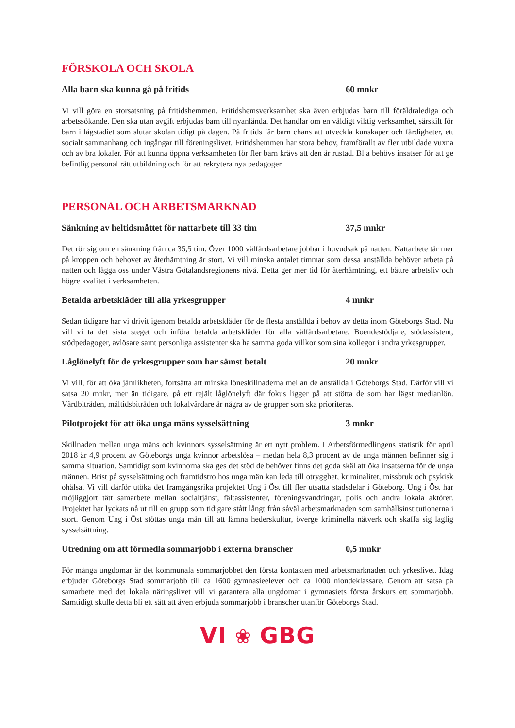FÖRSKOLA OCH SKOLA
Alla barn ska kunna gå på fritids 60 mnkr
Vi vill göra en storsatsning på fritidshemmen. Fritidshemsverksamhet ska även erbjudas barn till föräldralediga och arbetssökande. Den ska utan avgift erbjudas barn till nyanlända. Det handlar om en väldigt viktig verksamhet, särskilt för barn i lågstadiet som slutar skolan tidigt på dagen. På fritids får barn chans att utveckla kunskaper och färdigheter, ett socialt sammanhang och ingångar till föreningslivet. Fritidshemmen har stora behov, framförallt av fler utbildade vuxna och av bra lokaler. För att kunna öppna verksamheten för fler barn krävs att den är rustad. Bl a behövs insatser för att ge befintlig personal rätt utbildning och för att rekrytera nya pedagoger.
PERSONAL OCH ARBETSMARKNAD
Sänkning av heltidsmåttet för nattarbete till 33 tim 37,5 mnkr
Det rör sig om en sänkning från ca 35,5 tim. Över 1000 välfärdsarbetare jobbar i huvudsak på natten. Nattarbete tär mer på kroppen och behovet av återhämtning är stort. Vi vill minska antalet timmar som dessa anställda behöver arbeta på natten och lägga oss under Västra Götalandsregionens nivå. Detta ger mer tid för återhämtning, ett bättre arbetsliv och högre kvalitet i verksamheten.
Betalda arbetskläder till alla yrkesgrupper 4 mnkr
Sedan tidigare har vi drivit igenom betalda arbetskläder för de flesta anställda i behov av detta inom Göteborgs Stad. Nu vill vi ta det sista steget och införa betalda arbetskläder för alla välfärdsarbetare. Boendestödjare, stödassistent, stödpedagoger, avlösare samt personliga assistenter ska ha samma goda villkor som sina kollegor i andra yrkesgrupper.
Låglönelyft för de yrkesgrupper som har sämst betalt 20 mnkr
Vi vill, för att öka jämlikheten, fortsätta att minska löneskillnaderna mellan de anställda i Göteborgs Stad. Därför vill vi satsa 20 mnkr, mer än tidigare, på ett rejält låglönelyft där fokus ligger på att stötta de som har lägst medianlön. Vårdbiträden, måltidsbiträden och lokalvårdare är några av de grupper som ska prioriteras.
Pilotprojekt för att öka unga mäns sysselsättning 3 mnkr
Skillnaden mellan unga mäns och kvinnors sysselsättning är ett nytt problem. I Arbetsförmedlingens statistik för april 2018 är 4,9 procent av Göteborgs unga kvinnor arbetslösa – medan hela 8,3 procent av de unga männen befinner sig i samma situation. Samtidigt som kvinnorna ska ges det stöd de behöver finns det goda skäl att öka insatserna för de unga männen. Brist på sysselsättning och framtidstro hos unga män kan leda till otrygghet, kriminalitet, missbruk och psykisk ohälsa. Vi vill därför utöka det framgångsrika projektet Ung i Öst till fler utsatta stadsdelar i Göteborg. Ung i Öst har möjliggjort tätt samarbete mellan socialtjänst, fältassistenter, föreningsvandringar, polis och andra lokala aktörer. Projektet har lyckats nå ut till en grupp som tidigare stått långt från såväl arbetsmarknaden som samhällsinstitutionerna i stort. Genom Ung i Öst stöttas unga män till att lämna hederskultur, överge kriminella nätverk och skaffa sig laglig sysselsättning.
Utredning om att förmedla sommarjobb i externa branscher 0,5 mnkr
För många ungdomar är det kommunala sommarjobbet den första kontakten med arbetsmarknaden och yrkeslivet. Idag erbjuder Göteborgs Stad sommarjobb till ca 1600 gymnasieelever och ca 1000 niondeklassare. Genom att satsa på samarbete med det lokala näringslivet vill vi garantera alla ungdomar i gymnasiets första årskurs ett sommarjobb. Samtidigt skulle detta bli ett sätt att även erbjuda sommarjobb i branscher utanför Göteborgs Stad.
VI ❀ GBG